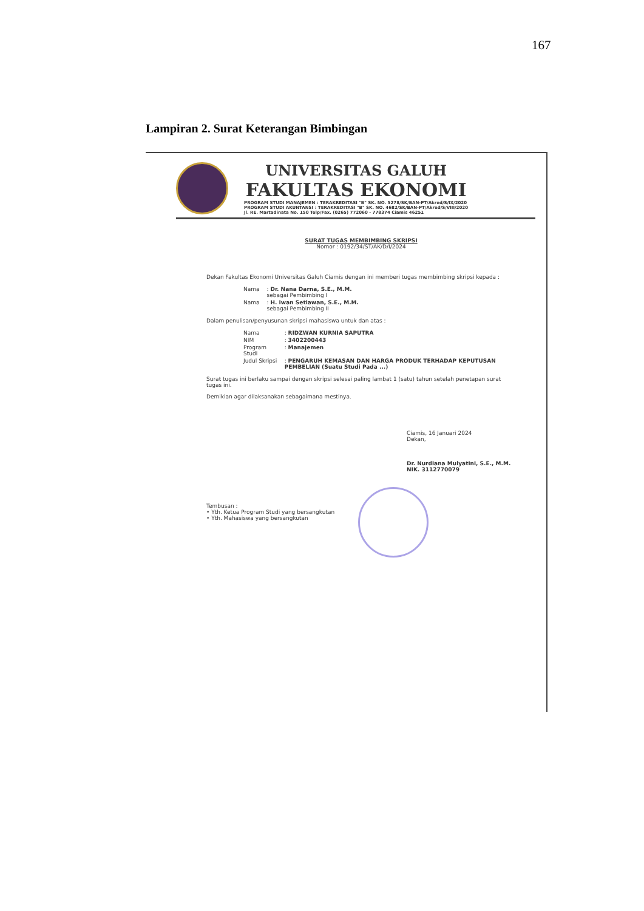167
Lampiran 2. Surat Keterangan Bimbingan
UNIVERSITAS GALUH
FAKULTAS EKONOMI
PROGRAM STUDI MANAJEMEN : TERAKREDITASI "B" SK. NO. 5278/SK/BAN-PT/Akred/S/IX/2020
PROGRAM STUDI AKUNTANSI : TERAKREDITASI "B" SK. NO. 4682/SK/BAN-PT/Akred/S/VIII/2020
Jl. RE. Martadinata No. 150 Telp/Fax. (0265) 772060 - 778374 Ciamis 46251
SURAT TUGAS MEMBIMBING SKRIPSI
Nomor : 0192/34/ST/AK/D/I/2024
Dekan Fakultas Ekonomi Universitas Galuh Ciamis dengan ini memberi tugas membimbing skripsi kepada :
| Nama | : Dr. Nana Darna, S.E., M.M. sebagai Pembimbing I |
| Nama | : H. Iwan Setiawan, S.E., M.M. sebagai Pembimbing II |
Dalam penulisan/penyusunan skripsi mahasiswa untuk dan atas :
| Nama | : RIDZWAN KURNIA SAPUTRA |
| NIM | : 3402200443 |
| Program Studi | : Manajemen |
| Judul Skripsi | : PENGARUH KEMASAN DAN HARGA PRODUK TERHADAP KEPUTUSAN PEMBELIAN (Suatu Studi Pada ...) |
Surat tugas ini berlaku sampai dengan skripsi selesai paling lambat 1 (satu) tahun setelah penetapan surat tugas ini.
Demikian agar dilaksanakan sebagaimana mestinya.
Ciamis, 16 Januari 2024
Dekan,
Dr. Nurdiana Mulyatini, S.E., M.M.
NIK. 3112770079
Tembusan :
• Yth. Ketua Program Studi yang bersangkutan
• Yth. Mahasiswa yang bersangkutan